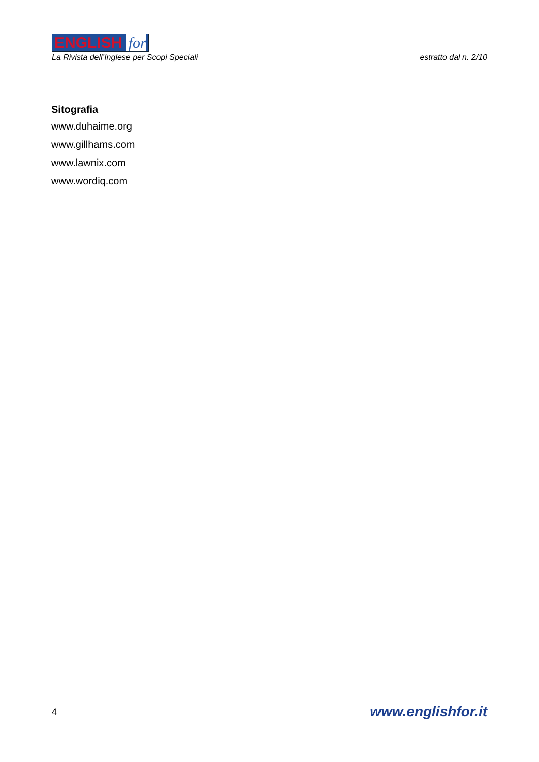ENGLISH for
La Rivista dell’Inglese per Scopi Speciali
estratto dal n. 2/10
Sitografia
www.duhaime.org
www.gillhams.com
www.lawnix.com
www.wordiq.com
4
www.englishfor.it